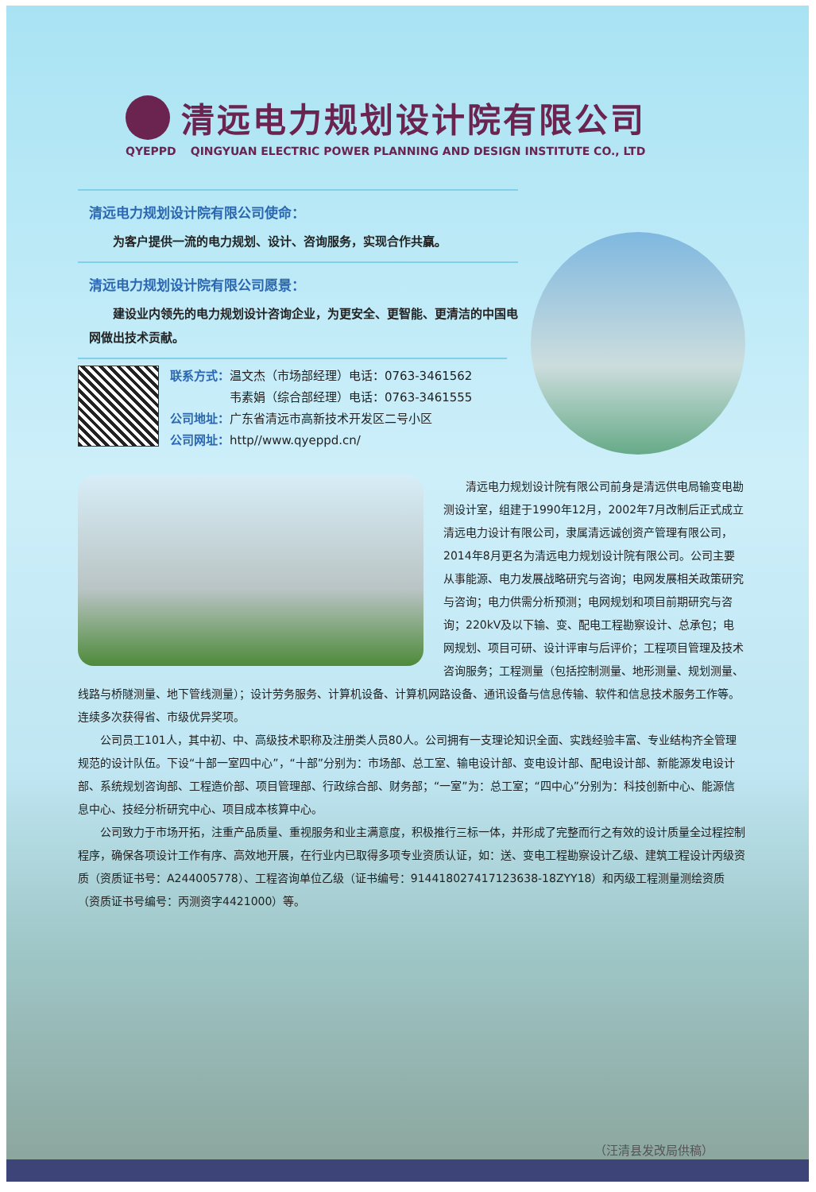清远电力规划设计院有限公司
QYEPPD QINGYUAN ELECTRIC POWER PLANNING AND DESIGN INSTITUTE CO., LTD
清远电力规划设计院有限公司使命：
　　为客户提供一流的电力规划、设计、咨询服务，实现合作共赢。
清远电力规划设计院有限公司愿景：
　　建设业内领先的电力规划设计咨询企业，为更安全、更智能、更清洁的中国电网做出技术贡献。
联系方式：温文杰（市场部经理）电话：0763-3461562
　　　　　韦素娟（综合部经理）电话：0763-3461555
公司地址：广东省清远市高新技术开发区二号小区
公司网址：http//www.qyeppd.cn/
清远电力规划设计院有限公司前身是清远供电局输变电勘测设计室，组建于1990年12月，2002年7月改制后正式成立清远电力设计有限公司，隶属清远诚创资产管理有限公司，2014年8月更名为清远电力规划设计院有限公司。公司主要从事能源、电力发展战略研究与咨询；电网发展相关政策研究与咨询；电力供需分析预测；电网规划和项目前期研究与咨询；220kV及以下输、变、配电工程勘察设计、总承包；电网规划、项目可研、设计评审与后评价；工程项目管理及技术咨询服务；工程测量（包括控制测量、地形测量、规划测量、线路与桥隧测量、地下管线测量）；设计劳务服务、计算机设备、计算机网路设备、通讯设备与信息传输、软件和信息技术服务工作等。连续多次获得省、市级优异奖项。
公司员工101人，其中初、中、高级技术职称及注册类人员80人。公司拥有一支理论知识全面、实践经验丰富、专业结构齐全管理规范的设计队伍。下设“十部一室四中心”，“十部”分别为：市场部、总工室、输电设计部、变电设计部、配电设计部、新能源发电设计部、系统规划咨询部、工程造价部、项目管理部、行政综合部、财务部；“一室”为：总工室；“四中心”分别为：科技创新中心、能源信息中心、技经分析研究中心、项目成本核算中心。
公司致力于市场开拓，注重产品质量、重视服务和业主满意度，积极推行三标一体，并形成了完整而行之有效的设计质量全过程控制程序，确保各项设计工作有序、高效地开展，在行业内已取得多项专业资质认证，如：送、变电工程勘察设计乙级、建筑工程设计丙级资质（资质证书号：A244005778）、工程咨询单位乙级（证书编号：91441802741712363​8-18ZYY18）和丙级工程测量测绘资质（资质证书号编号：丙测资字4421000）等。
（汪清县发改局供稿）